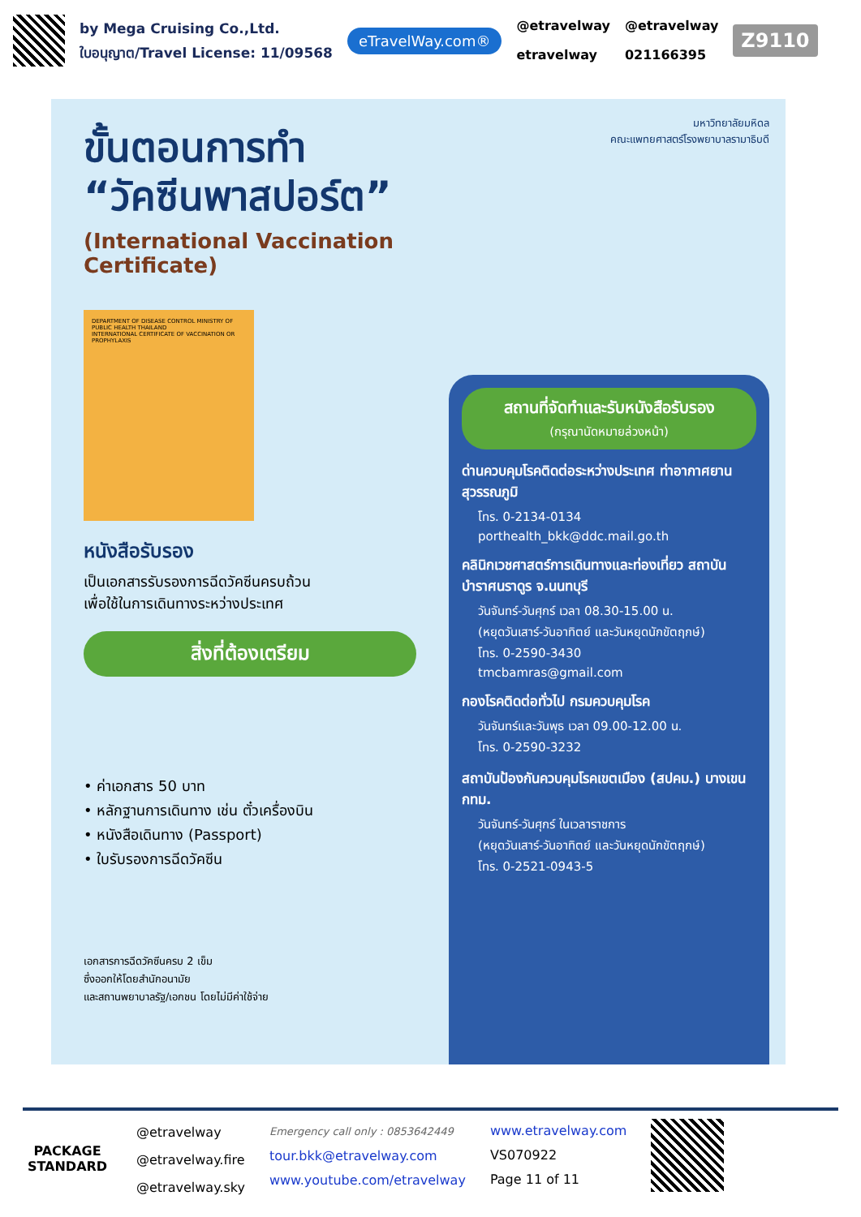by Mega Cruising Co.,Ltd.
ใบอนุญาต/Travel License: 11/09568
eTravelWay.com®
@etravelway
etravelway
@etravelway
021166395
Z9110
ขั้นตอนการทำ
“วัคซีนพาสปอร์ต”
(International Vaccination Certificate)
DEPARTMENT OF DISEASE CONTROL MINISTRY OF PUBLIC HEALTH THAILAND
INTERNATIONAL CERTIFICATE OF VACCINATION OR PROPHYLAXIS
หนังสือรับรอง
เป็นเอกสารรับรองการฉีดวัคซีนครบถ้วน
เพื่อใช้ในการเดินทางระหว่างประเทศ
สิ่งที่ต้องเตรียม
• ค่าเอกสาร 50 บาท
• หลักฐานการเดินทาง เช่น ตั๋วเครื่องบิน
• หนังสือเดินทาง (Passport)
• ใบรับรองการฉีดวัคซีน
เอกสารการฉีดวัคซีนครบ 2 เข็ม
ซึ่งออกให้โดยสำนักอนามัย
และสถานพยาบาลรัฐ/เอกชน โดยไม่มีค่าใช้จ่าย
มหาวิทยาลัยมหิดล
คณะแพทยศาสตร์โรงพยาบาลรามาธิบดี
สถานที่จัดทำและรับหนังสือรับรอง
(กรุณานัดหมายล่วงหน้า)
ด่านควบคุมโรคติดต่อระหว่างประเทศ ท่าอากาศยานสุวรรณภูมิ
โทร. 0-2134-0134
porthealth_bkk@ddc.mail.go.th
คลินิกเวชศาสตร์การเดินทางและท่องเที่ยว สถาบันบำราศนราดูร จ.นนทบุรี
วันจันทร์-วันศุกร์ เวลา 08.30-15.00 น.
(หยุดวันเสาร์-วันอาทิตย์ และวันหยุดนักขัตฤกษ์)
โทร. 0-2590-3430
tmcbamras@gmail.com
กองโรคติดต่อทั่วไป กรมควบคุมโรค
วันจันทร์และวันพุธ เวลา 09.00-12.00 น.
โทร. 0-2590-3232
สถาบันป้องกันควบคุมโรคเขตเมือง (สปคม.) บางเขน กทม.
วันจันทร์-วันศุกร์ ในเวลาราชการ
(หยุดวันเสาร์-วันอาทิตย์ และวันหยุดนักขัตฤกษ์)
โทร. 0-2521-0943-5
PACKAGE STANDARD
@etravelway
@etravelway.fire
@etravelway.sky
Emergency call only : 0853642449
tour.bkk@etravelway.com
www.youtube.com/etravelway
www.etravelway.com
VS070922
Page 11 of 11